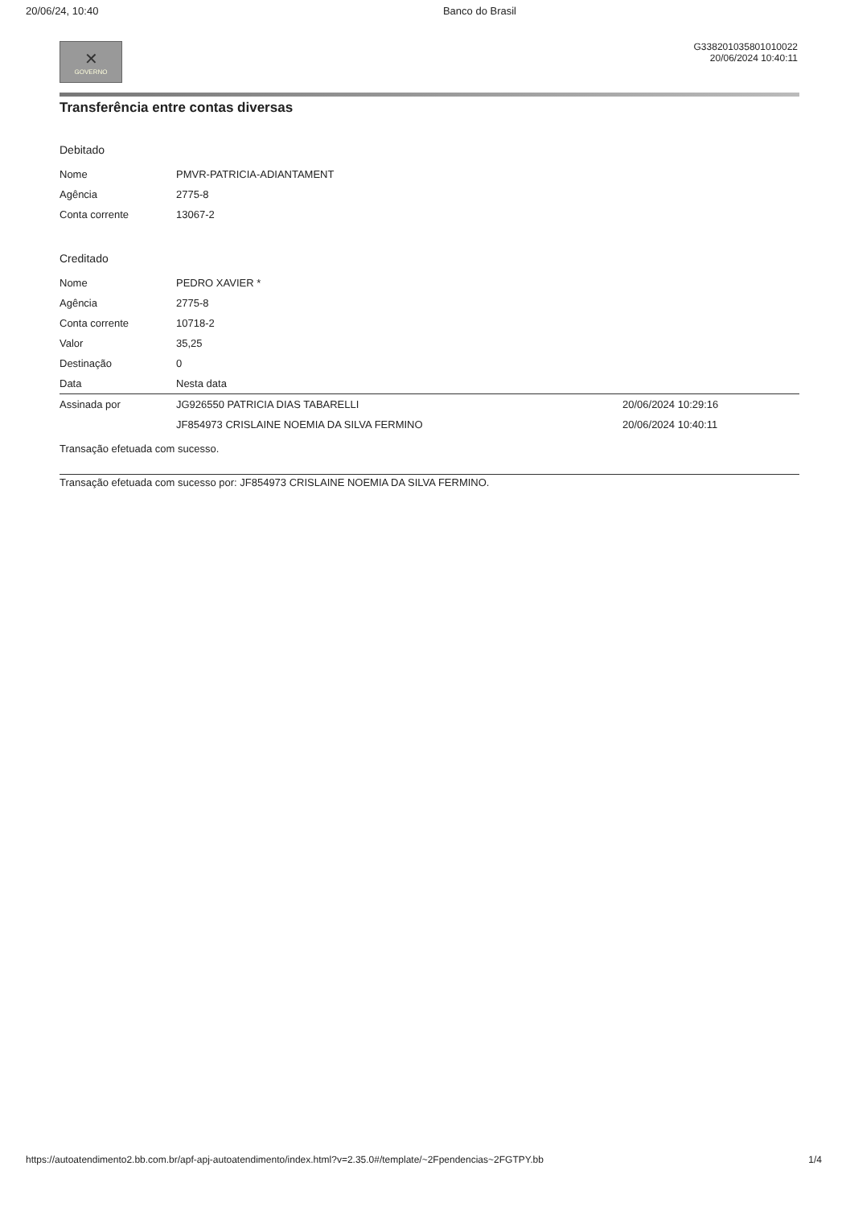20/06/24, 10:40 Banco do Brasil
✕
GOVERNO
G338201035801010022
20/06/2024 10:40:11
Transferência entre contas diversas
Debitado
| Nome | PMVR-PATRICIA-ADIANTAMENT |
| Agência | 2775-8 |
| Conta corrente | 13067-2 |
Creditado
| Nome | PEDRO XAVIER * |
| Agência | 2775-8 |
| Conta corrente | 10718-2 |
| Valor | 35,25 |
| Destinação | 0 |
| Data | Nesta data |
| Assinada por | JG926550 PATRICIA DIAS TABARELLI | 20/06/2024 10:29:16 |
| | JF854973 CRISLAINE NOEMIA DA SILVA FERMINO | 20/06/2024 10:40:11 |
Transação efetuada com sucesso.
Transação efetuada com sucesso por: JF854973 CRISLAINE NOEMIA DA SILVA FERMINO.
https://autoatendimento2.bb.com.br/apf-apj-autoatendimento/index.html?v=2.35.0#/template/~2Fpendencias~2FGTPY.bb 1/4